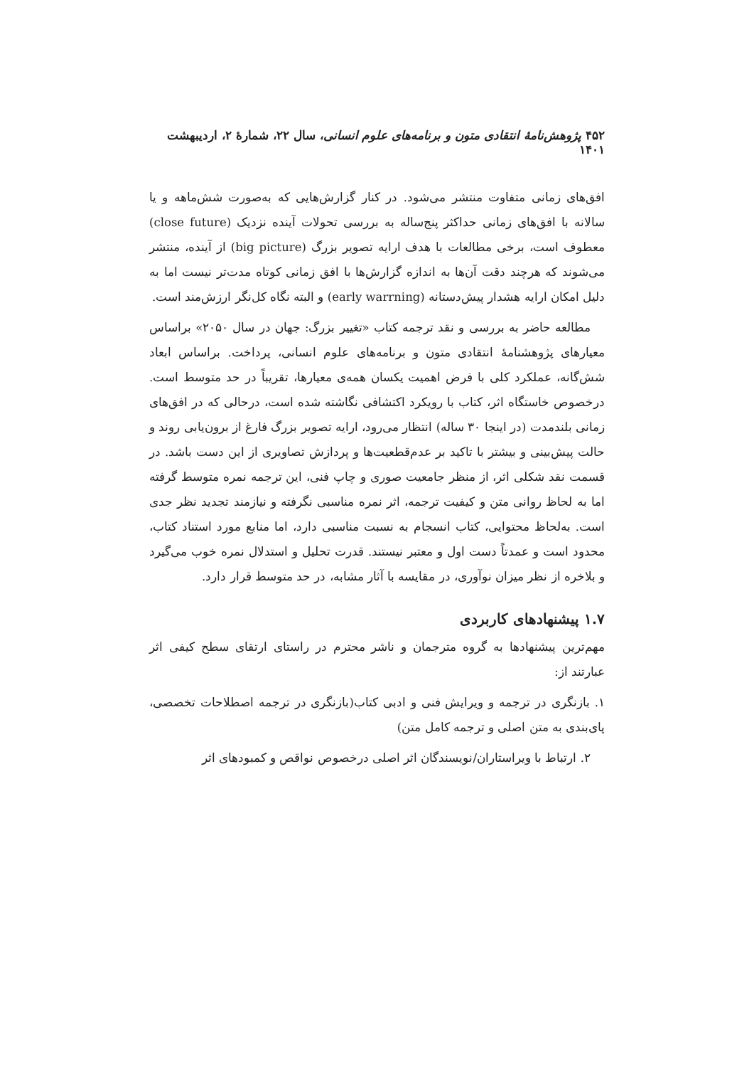۴۵۲ پژوهش‌نامهٔ انتقادی متون و برنامه‌های علوم انسانی، سال ۲۲، شمارهٔ ۲، اردیبهشت ۱۴۰۱
افق‌های زمانی متفاوت منتشر می‌شود. در کنار گزارش‌هایی که به‌صورت شش‌ماهه و یا سالانه با افق‌های زمانی حداکثر پنج‌ساله به بررسی تحولات آینده نزدیک (close future) معطوف است، برخی مطالعات با هدف ارایه تصویر بزرگ (big picture) از آینده، منتشر می‌شوند که هرچند دقت آن‌ها به اندازه گزارش‌ها با افق زمانی کوتاه مدت‌تر نیست اما به دلیل امکان ارایه هشدار پیش‌دستانه (early warrning) و البته نگاه کل‌نگر ارزش‌مند است.
مطالعه حاضر به بررسی و نقد ترجمه کتاب «تغییر بزرگ: جهان در سال ۲۰۵۰» براساس معیارهای پژوهشنامهٔ انتقادی متون و برنامه‌های علوم انسانی، پرداخت. براساس ابعاد شش‌گانه، عملکرد کلی با فرض اهمیت یکسان همه‌ی معیارها، تقریباً در حد متوسط است. درخصوص خاستگاه اثر، کتاب با رویکرد اکتشافی نگاشته شده است، درحالی که در افق‌های زمانی بلندمدت (در اینجا ۳۰ ساله) انتظار می‌رود، ارایه تصویر بزرگ فارغ از برون‌یابی روند و حالت پیش‌بینی و بیشتر با تاکید بر عدم‌قطعیت‌ها و پردازش تصاویری از این دست باشد. در قسمت نقد شکلی اثر، از منظر جامعیت صوری و چاپ فنی، این ترجمه نمره متوسط گرفته اما به لحاظ روانی متن و کیفیت ترجمه، اثر نمره مناسبی نگرفته و نیازمند تجدید نظر جدی است. به‌لحاظ محتوایی، کتاب انسجام به نسبت مناسبی دارد، اما منابع مورد استناد کتاب، محدود است و عمدتاً دست اول و معتبر نیستند. قدرت تحلیل و استدلال نمره خوب می‌گیرد و بلاخره از نظر میزان نوآوری، در مقایسه با آثار مشابه، در حد متوسط قرار دارد.
۱.۷ پیشنهادهای کاربردی
مهم‌ترین پیشنهادها به گروه مترجمان و ناشر محترم در راستای ارتقای سطح کیفی اثر عبارتند از:
۱. بازنگری در ترجمه و ویرایش فنی و ادبی کتاب(بازنگری در ترجمه اصطلاحات تخصصی، پای‌بندی به متن اصلی و ترجمه کامل متن)
۲. ارتباط با ویراستاران/نویسندگان اثر اصلی درخصوص نواقص و کمبودهای اثر